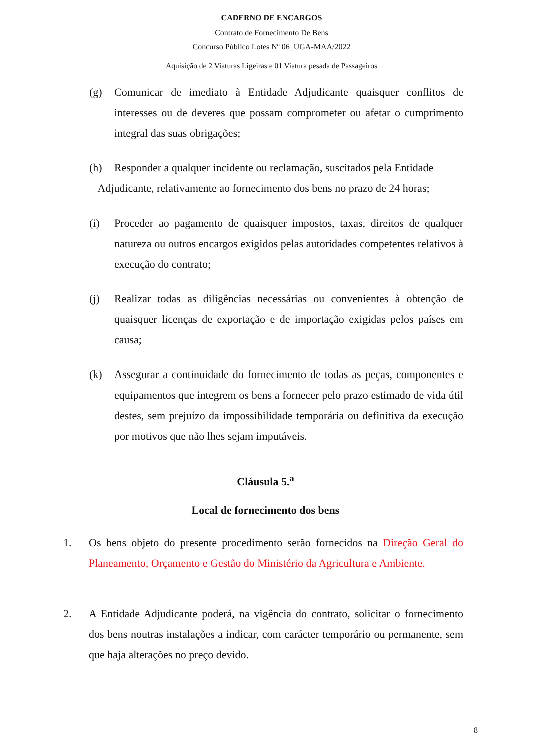CADERNO DE ENCARGOS
Contrato de Fornecimento De Bens
Concurso Público Lotes Nº 06_UGA-MAA/2022
Aquisição de 2 Viaturas Ligeiras e 01 Viatura pesada de Passageiros
(g) Comunicar de imediato à Entidade Adjudicante quaisquer conflitos de interesses ou de deveres que possam comprometer ou afetar o cumprimento integral das suas obrigações;
(h) Responder a qualquer incidente ou reclamação, suscitados pela Entidade
Adjudicante, relativamente ao fornecimento dos bens no prazo de 24 horas;
(i) Proceder ao pagamento de quaisquer impostos, taxas, direitos de qualquer natureza ou outros encargos exigidos pelas autoridades competentes relativos à execução do contrato;
(j) Realizar todas as diligências necessárias ou convenientes à obtenção de quaisquer licenças de exportação e de importação exigidas pelos países em causa;
(k) Assegurar a continuidade do fornecimento de todas as peças, componentes e equipamentos que integrem os bens a fornecer pelo prazo estimado de vida útil destes, sem prejuízo da impossibilidade temporária ou definitiva da execução por motivos que não lhes sejam imputáveis.
Cláusula 5.<sup>a</sup>
Local de fornecimento dos bens
1.
Os bens objeto do presente procedimento serão fornecidos na Direção Geral do Planeamento, Orçamento e Gestão do Ministério da Agricultura e Ambiente.
2.
A Entidade Adjudicante poderá, na vigência do contrato, solicitar o fornecimento dos bens noutras instalações a indicar, com carácter temporário ou permanente, sem que haja alterações no preço devido.
8